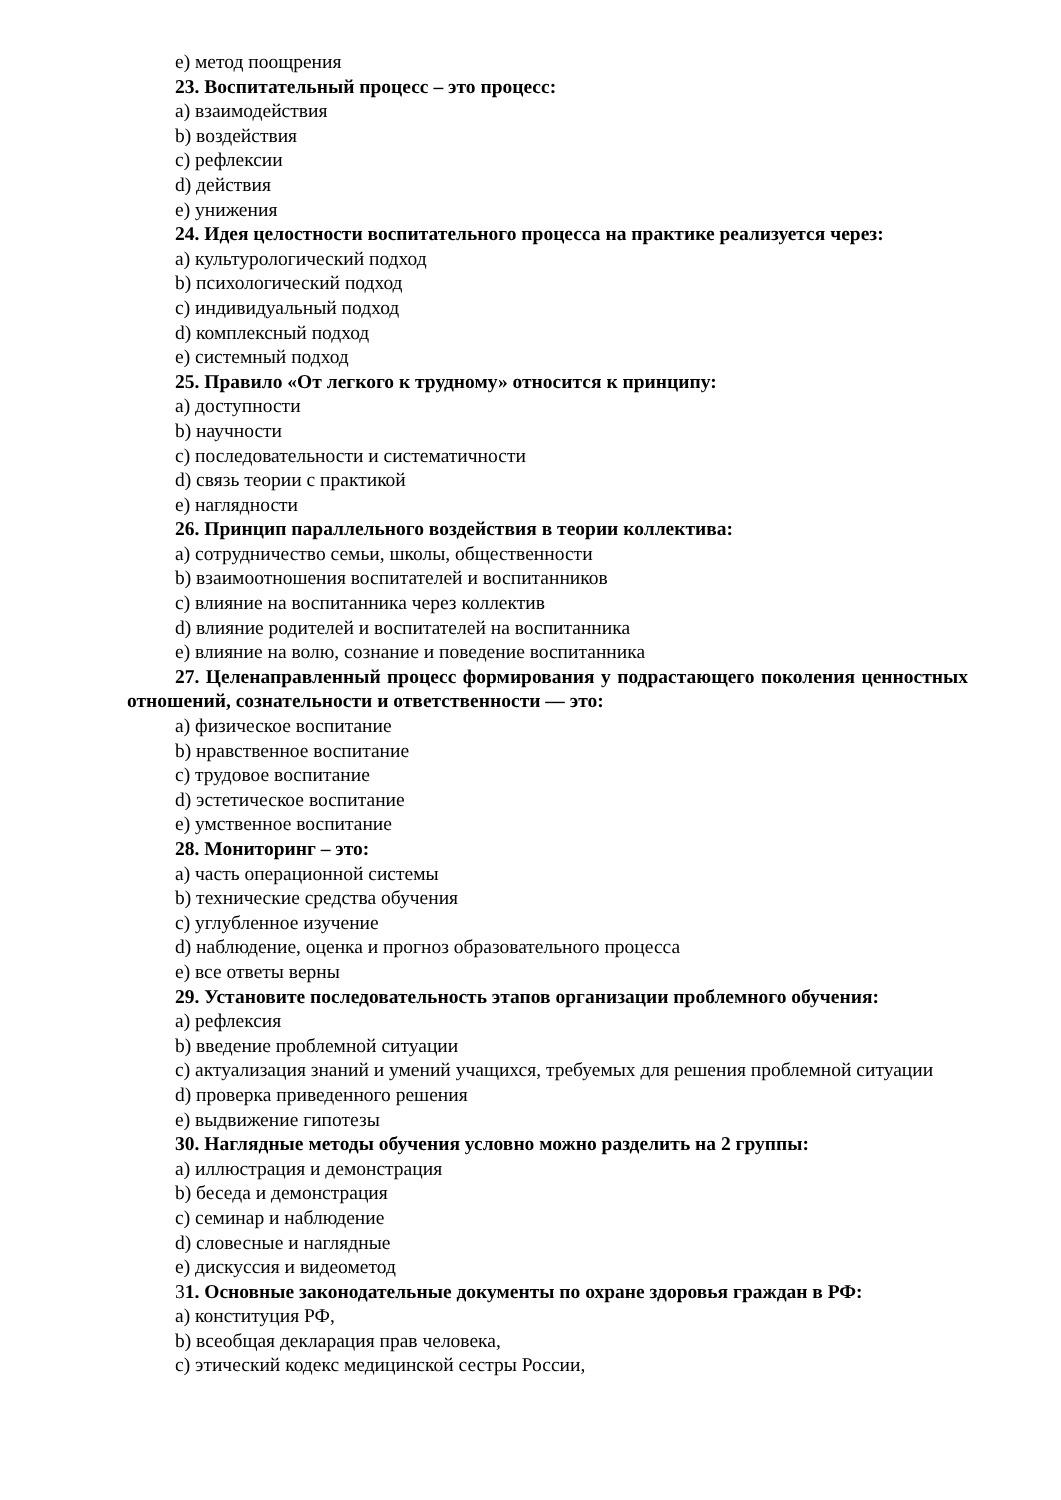e) метод поощрения
23. Воспитательный процесс – это процесс:
a) взаимодействия
b) воздействия
c) рефлексии
d) действия
e) унижения
24. Идея целостности воспитательного процесса на практике реализуется через:
a) культурологический подход
b) психологический подход
c) индивидуальный подход
d) комплексный подход
e) системный подход
25. Правило «От легкого к трудному» относится к принципу:
a) доступности
b) научности
c) последовательности и систематичности
d) связь теории с практикой
e) наглядности
26. Принцип параллельного воздействия в теории коллектива:
a) сотрудничество семьи, школы, общественности
b) взаимоотношения воспитателей и воспитанников
c) влияние на воспитанника через коллектив
d) влияние родителей и воспитателей на воспитанника
e) влияние на волю, сознание и поведение воспитанника
27. Целенаправленный процесс формирования у подрастающего поколения ценностных отношений, сознательности и ответственности — это:
a) физическое воспитание
b) нравственное воспитание
c) трудовое воспитание
d) эстетическое воспитание
e) умственное воспитание
28. Мониторинг – это:
a) часть операционной системы
b) технические средства обучения
c) углубленное изучение
d) наблюдение, оценка и прогноз образовательного процесса
e) все ответы верны
29. Установите последовательность этапов организации проблемного обучения:
a) рефлексия
b) введение проблемной ситуации
c) актуализация знаний и умений учащихся, требуемых для решения проблемной ситуации
d) проверка приведенного решения
e) выдвижение гипотезы
30. Наглядные методы обучения условно можно разделить на 2 группы:
a) иллюстрация и демонстрация
b) беседа и демонстрация
c) семинар и наблюдение
d) словесные и наглядные
e) дискуссия и видеометод
31. Основные законодательные документы по охране здоровья граждан в РФ:
a) конституция РФ,
b) всеобщая декларация прав человека,
c) этический кодекс медицинской сестры России,